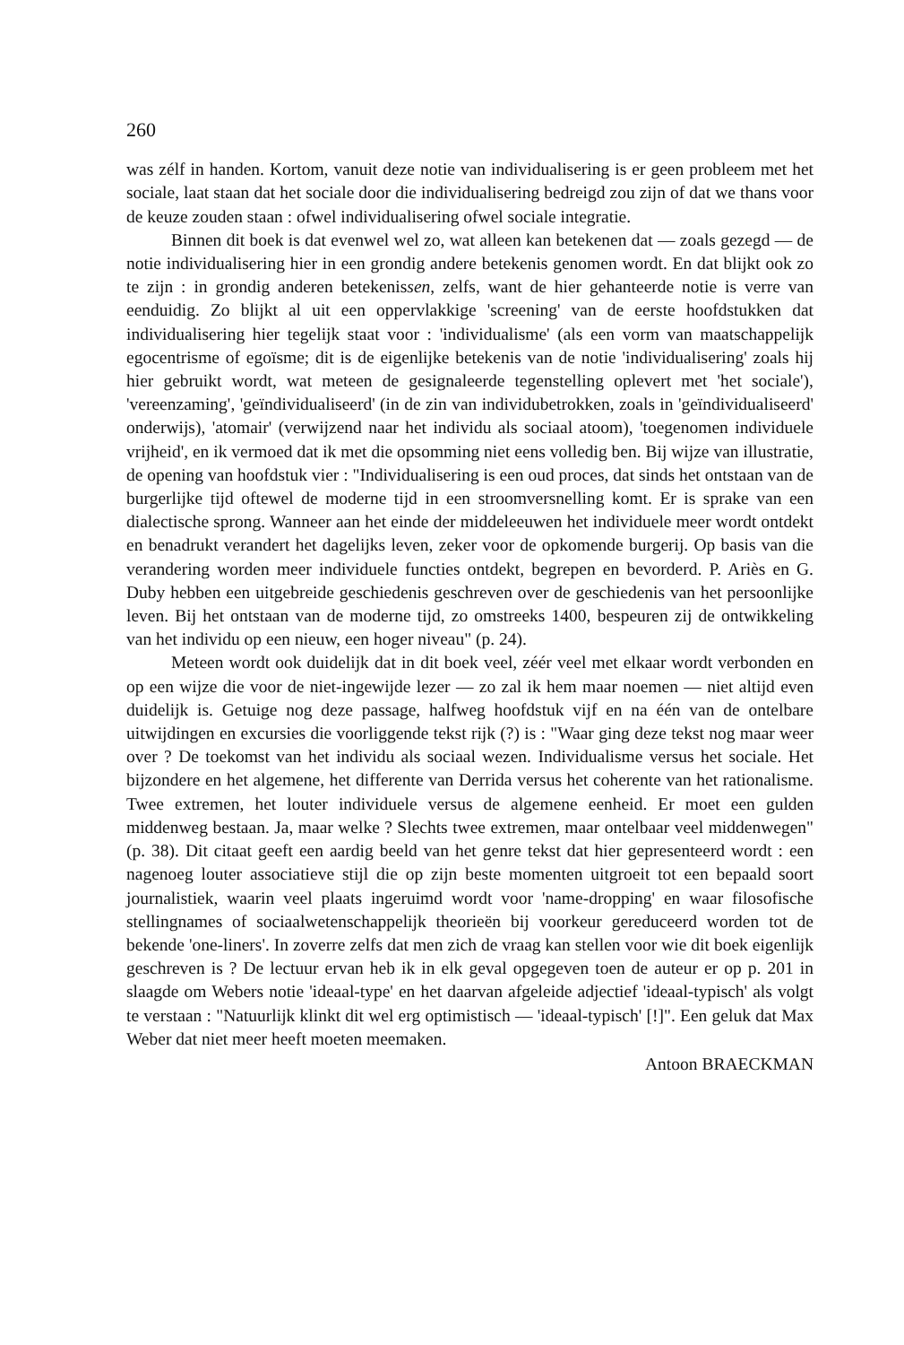260
was zélf in handen. Kortom, vanuit deze notie van individualisering is er geen probleem met het sociale, laat staan dat het sociale door die individualisering bedreigd zou zijn of dat we thans voor de keuze zouden staan : ofwel individualisering ofwel sociale integratie.
Binnen dit boek is dat evenwel wel zo, wat alleen kan betekenen dat — zoals gezegd — de notie individualisering hier in een grondig andere betekenis genomen wordt. En dat blijkt ook zo te zijn : in grondig anderen betekenissen, zelfs, want de hier gehanteerde notie is verre van eenduidig. Zo blijkt al uit een oppervlakkige 'screening' van de eerste hoofdstukken dat individualisering hier tegelijk staat voor : 'individualisme' (als een vorm van maatschappelijk egocentrisme of egoïsme; dit is de eigenlijke betekenis van de notie 'individualisering' zoals hij hier gebruikt wordt, wat meteen de gesignaleerde tegenstelling oplevert met 'het sociale'), 'vereenzaming', 'geïndividualiseerd' (in de zin van individubetrokken, zoals in 'geïndividualiseerd' onderwijs), 'atomair' (verwijzend naar het individu als sociaal atoom), 'toegenomen individuele vrijheid', en ik vermoed dat ik met die opsomming niet eens volledig ben. Bij wijze van illustratie, de opening van hoofdstuk vier : "Individualisering is een oud proces, dat sinds het ontstaan van de burgerlijke tijd oftewel de moderne tijd in een stroomversnelling komt. Er is sprake van een dialectische sprong. Wanneer aan het einde der middeleeuwen het individuele meer wordt ontdekt en benadrukt verandert het dagelijks leven, zeker voor de opkomende burgerij. Op basis van die verandering worden meer individuele functies ontdekt, begrepen en bevorderd. P. Ariès en G. Duby hebben een uitgebreide geschiedenis geschreven over de geschiedenis van het persoonlijke leven. Bij het ontstaan van de moderne tijd, zo omstreeks 1400, bespeuren zij de ontwikkeling van het individu op een nieuw, een hoger niveau" (p. 24).
Meteen wordt ook duidelijk dat in dit boek veel, zéér veel met elkaar wordt verbonden en op een wijze die voor de niet-ingewijde lezer — zo zal ik hem maar noemen — niet altijd even duidelijk is. Getuige nog deze passage, halfweg hoofdstuk vijf en na één van de ontelbare uitwijdingen en excursies die voorliggende tekst rijk (?) is : "Waar ging deze tekst nog maar weer over ? De toekomst van het individu als sociaal wezen. Individualisme versus het sociale. Het bijzondere en het algemene, het differente van Derrida versus het coherente van het rationalisme. Twee extremen, het louter individuele versus de algemene eenheid. Er moet een gulden middenweg bestaan. Ja, maar welke ? Slechts twee extremen, maar ontelbaar veel middenwegen" (p. 38). Dit citaat geeft een aardig beeld van het genre tekst dat hier gepresenteerd wordt : een nagenoeg louter associatieve stijl die op zijn beste momenten uitgroeit tot een bepaald soort journalistiek, waarin veel plaats ingeruimd wordt voor 'name-dropping' en waar filosofische stellingnames of sociaalwetenschappelijk theorieën bij voorkeur gereduceerd worden tot de bekende 'one-liners'. In zoverre zelfs dat men zich de vraag kan stellen voor wie dit boek eigenlijk geschreven is ? De lectuur ervan heb ik in elk geval opgegeven toen de auteur er op p. 201 in slaagde om Webers notie 'ideaal-type' en het daarvan afgeleide adjectief 'ideaal-typisch' als volgt te verstaan : "Natuurlijk klinkt dit wel erg optimistisch — 'ideaal-typisch' [!]". Een geluk dat Max Weber dat niet meer heeft moeten meemaken.
Antoon BRAECKMAN